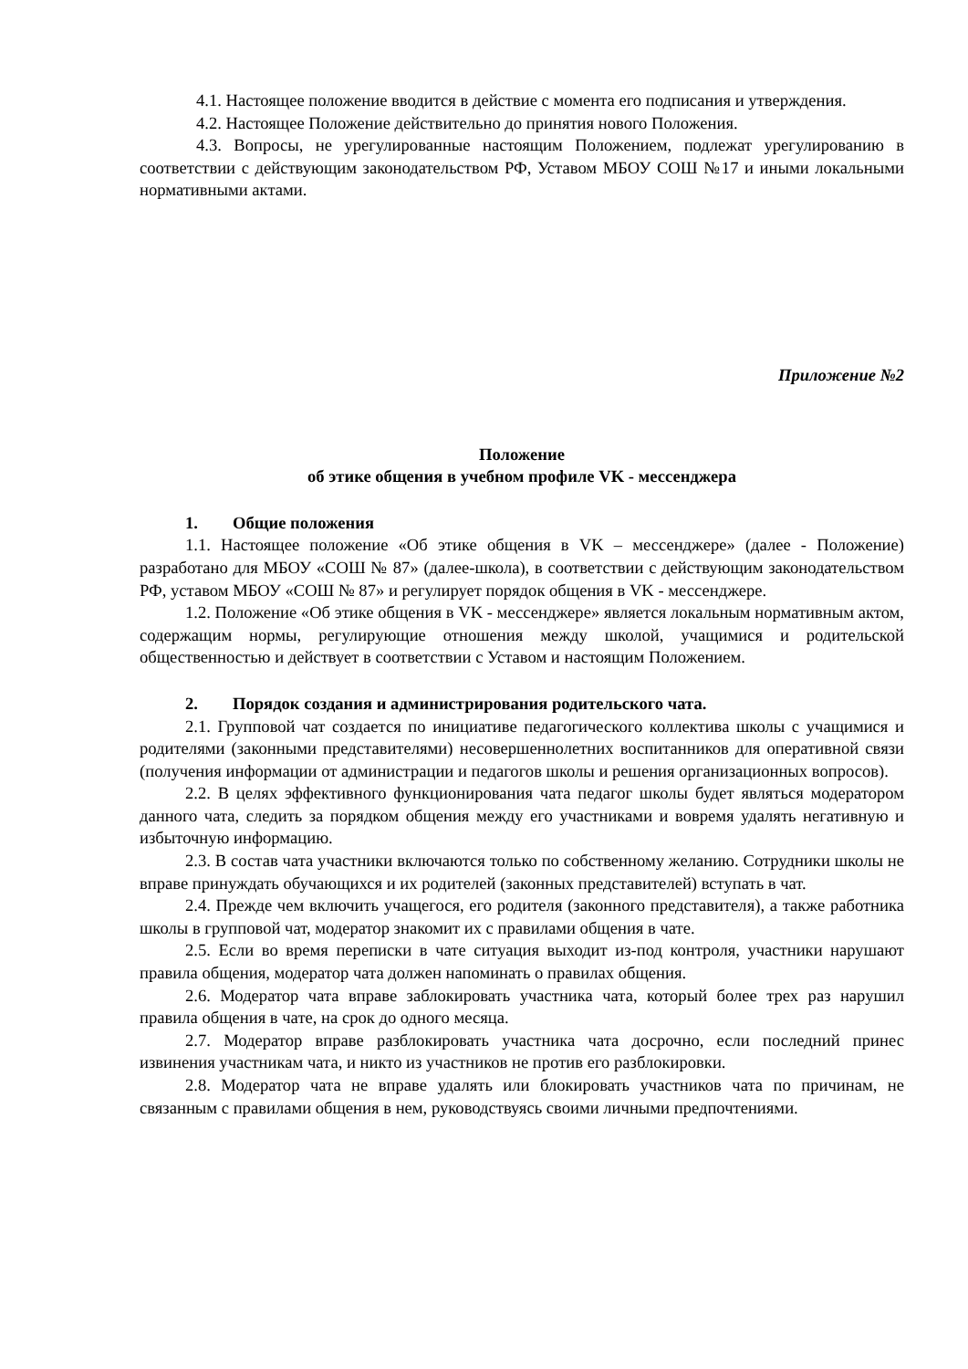4.1. Настоящее положение вводится в действие с момента его подписания и утверждения.
4.2. Настоящее Положение действительно до принятия нового Положения.
4.3. Вопросы, не урегулированные настоящим Положением, подлежат урегулированию в соответствии с действующим законодательством РФ, Уставом МБОУ СОШ №17 и иными локальными нормативными актами.
Приложение №2
Положение
об этике общения в учебном профиле VK - мессенджера
1. Общие положения
1.1. Настоящее положение «Об этике общения в VK – мессенджере» (далее - Положение) разработано для МБОУ «СОШ № 87» (далее-школа), в соответствии с действующим законодательством РФ, уставом МБОУ «СОШ № 87» и регулирует порядок общения в VK - мессенджере.
1.2. Положение «Об этике общения в VK - мессенджере» является локальным нормативным актом, содержащим нормы, регулирующие отношения между школой, учащимися и родительской общественностью и действует в соответствии с Уставом и настоящим Положением.
2. Порядок создания и администрирования родительского чата.
2.1. Групповой чат создается по инициативе педагогического коллектива школы с учащимися и родителями (законными представителями) несовершеннолетних воспитанников для оперативной связи (получения информации от администрации и педагогов школы и решения организационных вопросов).
2.2. В целях эффективного функционирования чата педагог школы будет являться модератором данного чата, следить за порядком общения между его участниками и вовремя удалять негативную и избыточную информацию.
2.3. В состав чата участники включаются только по собственному желанию. Сотрудники школы не вправе принуждать обучающихся и их родителей (законных представителей) вступать в чат.
2.4. Прежде чем включить учащегося, его родителя (законного представителя), а также работника школы в групповой чат, модератор знакомит их с правилами общения в чате.
2.5. Если во время переписки в чате ситуация выходит из-под контроля, участники нарушают правила общения, модератор чата должен напоминать о правилах общения.
2.6. Модератор чата вправе заблокировать участника чата, который более трех раз нарушил правила общения в чате, на срок до одного месяца.
2.7. Модератор вправе разблокировать участника чата досрочно, если последний принес извинения участникам чата, и никто из участников не против его разблокировки.
2.8. Модератор чата не вправе удалять или блокировать участников чата по причинам, не связанным с правилами общения в нем, руководствуясь своими личными предпочтениями.